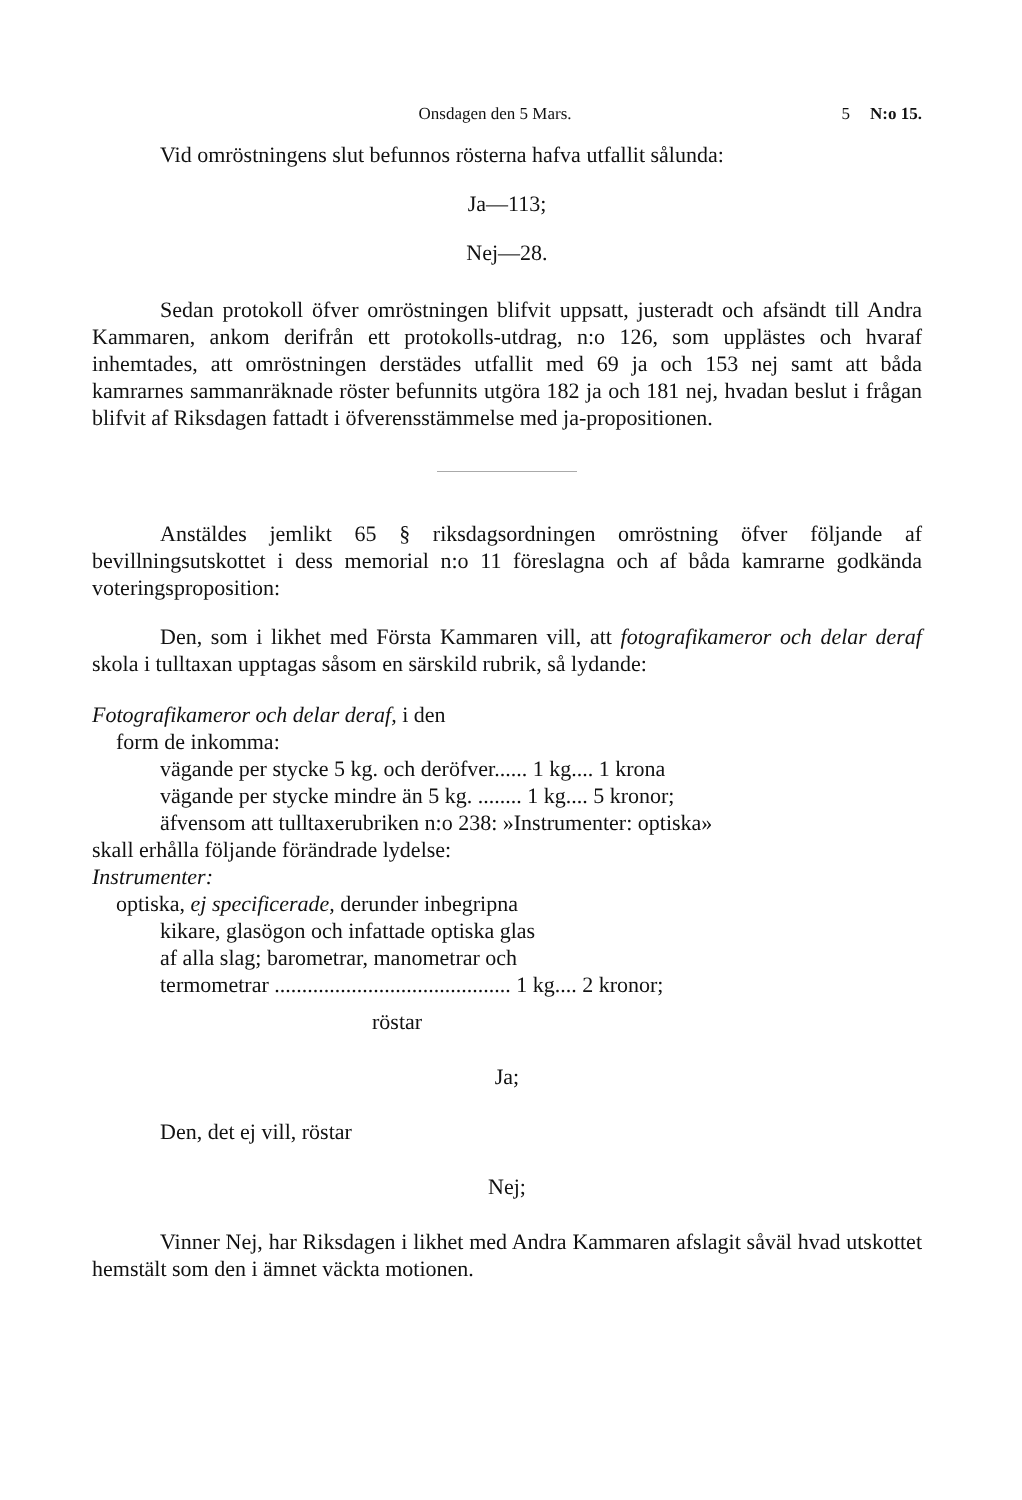Onsdagen den 5 Mars. 5 N:o 15.
Vid omröstningens slut befunnos rösterna hafva utfallit sålunda:
Ja—113;
Nej—28.
Sedan protokoll öfver omröstningen blifvit uppsatt, justeradt och afsändt till Andra Kammaren, ankom derifrån ett protokolls-utdrag, n:o 126, som upplästes och hvaraf inhemtades, att omröstningen derstädes utfallit med 69 ja och 153 nej samt att båda kamrarnes sammanräknade röster befunnits utgöra 182 ja och 181 nej, hvadan beslut i frågan blifvit af Riksdagen fattadt i öfverensstämmelse med ja-propositionen.
Anstäldes jemlikt 65 § riksdagsordningen omröstning öfver följande af bevillningsutskottet i dess memorial n:o 11 föreslagna och af båda kamrarne godkända voteringsproposition:
Den, som i likhet med Första Kammaren vill, att fotografikameror och delar deraf skola i tulltaxan upptagas såsom en särskild rubrik, så lydande:
Fotografikameror och delar deraf, i den
form de inkomma:
vägande per stycke 5 kg. och deröfver...... 1 kg.... 1 krona
vägande per stycke mindre än 5 kg. ........ 1 kg.... 5 kronor;
äfvensom att tulltaxerubriken n:o 238: »Instrumenter: optiska»
skall erhålla följande förändrade lydelse:
Instrumenter:
optiska, ej specificerade, derunder inbegripna
kikare, glasögon och infattade optiska glas
af alla slag; barometrar, manometrar och
termometrar ........................................... 1 kg.... 2 kronor;
röstar
Ja;
Den, det ej vill, röstar
Nej;
Vinner Nej, har Riksdagen i likhet med Andra Kammaren afslagit såväl hvad utskottet hemstält som den i ämnet väckta motionen.